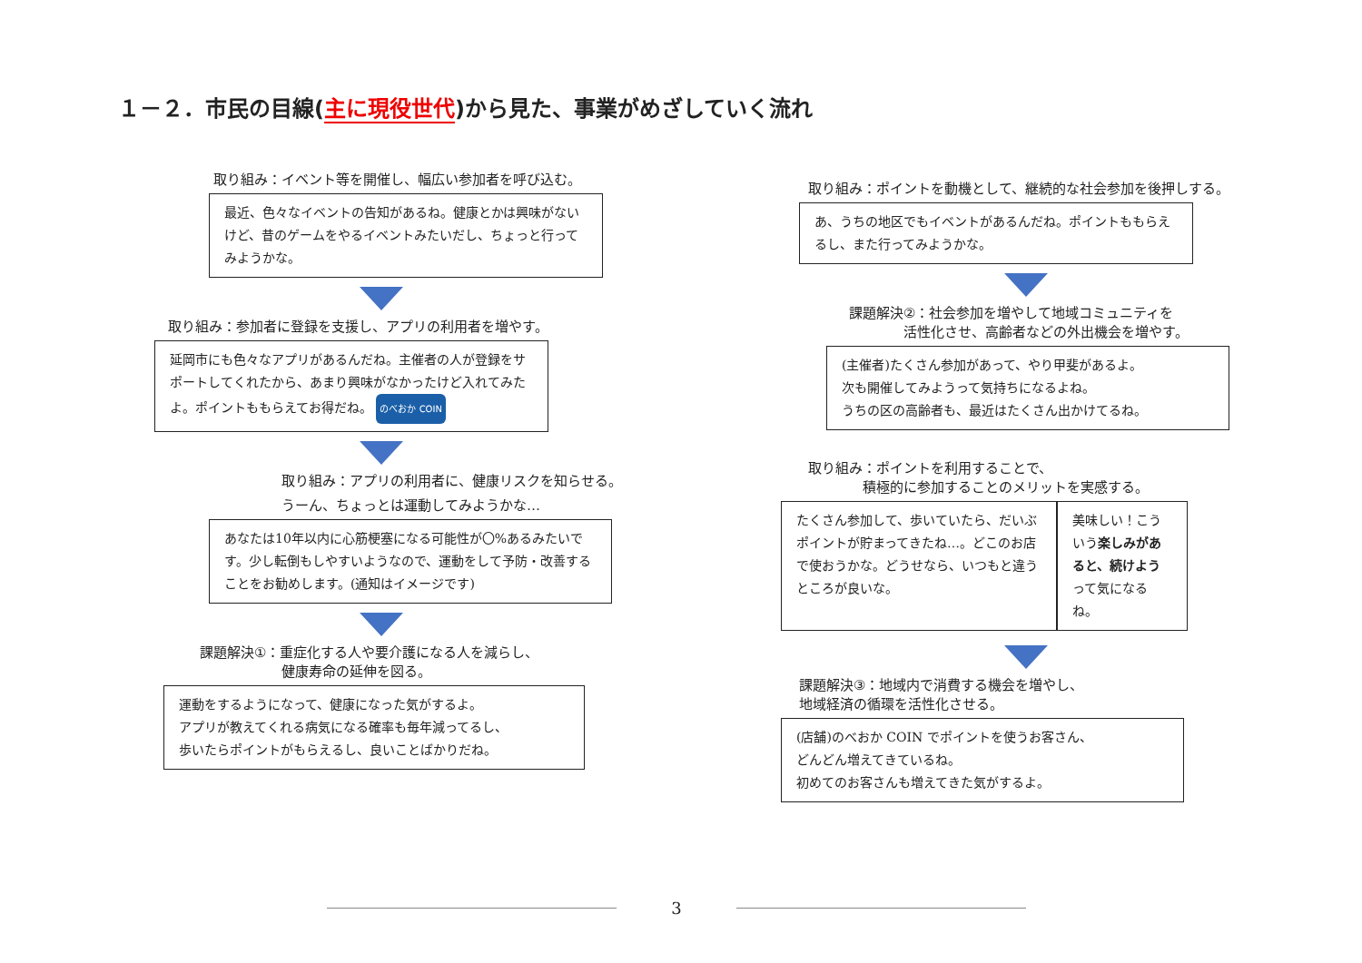１－２．市民の目線(主に現役世代)から見た、事業がめざしていく流れ
取り組み：イベント等を開催し、幅広い参加者を呼び込む。
最近、色々なイベントの告知があるね。健康とかは興味がないけど、昔のゲームをやるイベントみたいだし、ちょっと行ってみようかな。
取り組み：参加者に登録を支援し、アプリの利用者を増やす。
延岡市にも色々なアプリがあるんだね。主催者の人が登録をサポートしてくれたから、あまり興味がなかったけど入れてみたよ。ポイントももらえてお得だね。 のべおか COIN
取り組み：アプリの利用者に、健康リスクを知らせる。
うーん、ちょっとは運動してみようかな…
あなたは10年以内に心筋梗塞になる可能性が〇%あるみたいです。少し転倒もしやすいようなので、運動をして予防・改善することをお勧めします。(通知はイメージです)
課題解決①：重症化する人や要介護になる人を減らし、
　　　　　　健康寿命の延伸を図る。
運動をするようになって、健康になった気がするよ。
アプリが教えてくれる病気になる確率も毎年減ってるし、
歩いたらポイントがもらえるし、良いことばかりだね。
取り組み：ポイントを動機として、継続的な社会参加を後押しする。
あ、うちの地区でもイベントがあるんだね。ポイントももらえるし、また行ってみようかな。
課題解決②：社会参加を増やして地域コミュニティを
　　　　活性化させ、高齢者などの外出機会を増やす。
(主催者)たくさん参加があって、やり甲斐があるよ。
次も開催してみようって気持ちになるよね。
うちの区の高齢者も、最近はたくさん出かけてるね。
取り組み：ポイントを利用することで、
　　　　積極的に参加することのメリットを実感する。
たくさん参加して、歩いていたら、だいぶポイントが貯まってきたね…。どこのお店で使おうかな。どうせなら、いつもと違うところが良いな。
美味しい！こういう楽しみがあると、続けようって気になるね。
課題解決③：地域内で消費する機会を増やし、
地域経済の循環を活性化させる。
(店舗)のべおか COIN でポイントを使うお客さん、
どんどん増えてきているね。
初めてのお客さんも増えてきた気がするよ。
3